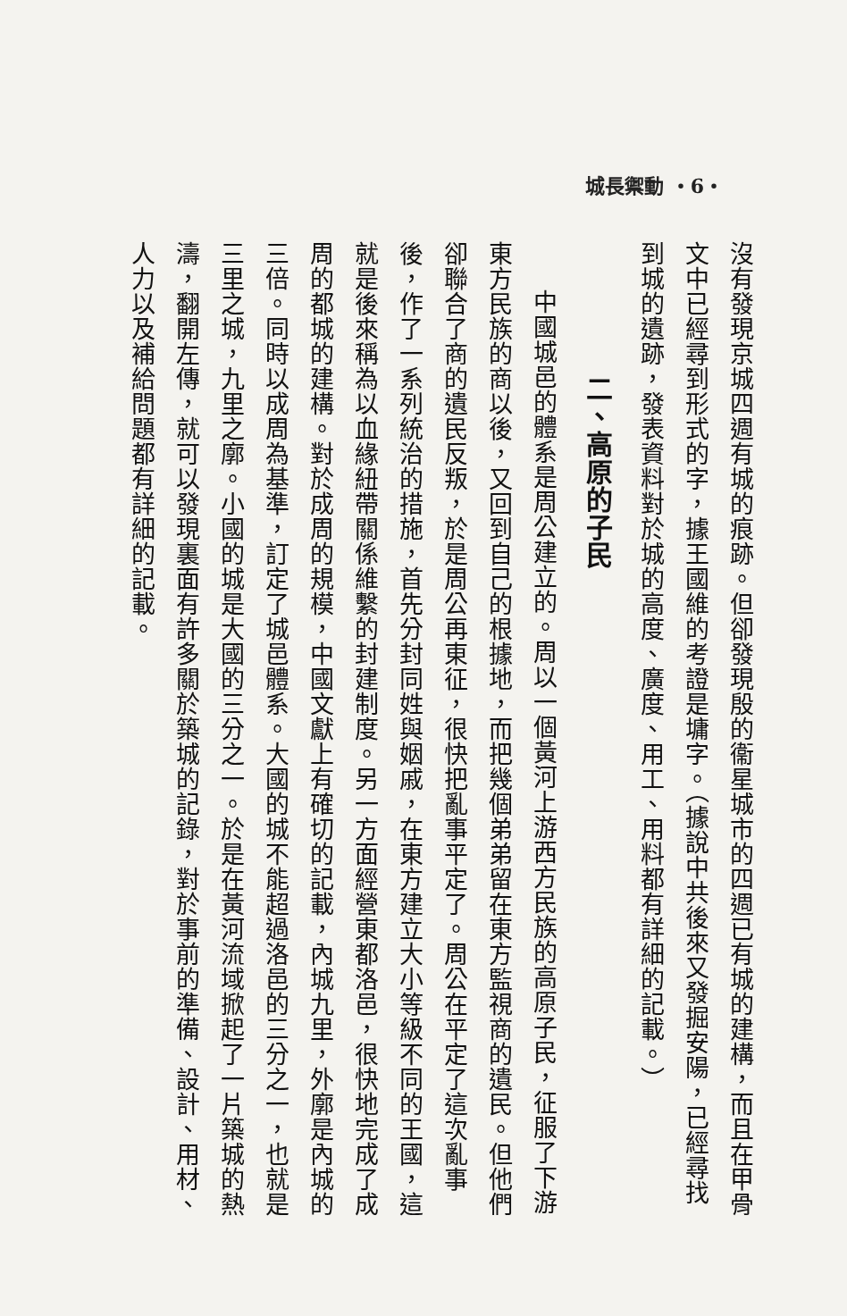城長禦動 ・6・
沒有發現京城四週有城的痕跡。但卻發現殷的衞星城市的四週已有城的建構，而且在甲骨文中已經尋到形式的字，據王國維的考證是墉字。（據說中共後來又發掘安陽，已經尋找到城的遺跡，發表資料對於城的高度、廣度、用工、用料都有詳細的記載。）
二、高原的子民
中國城邑的體系是周公建立的。周以一個黃河上游西方民族的高原子民，征服了下游東方民族的商以後，又回到自己的根據地，而把幾個弟弟留在東方監視商的遺民。但他們卻聯合了商的遺民反叛，於是周公再東征，很快把亂事平定了。周公在平定了這次亂事後，作了一系列統治的措施，首先分封同姓與姻戚，在東方建立大小等級不同的王國，這就是後來稱為以血緣紐帶關係維繫的封建制度。另一方面經營東都洛邑，很快地完成了成周的都城的建構。對於成周的規模，中國文獻上有確切的記載，內城九里，外廓是內城的三倍。同時以成周為基準，訂定了城邑體系。大國的城不能超過洛邑的三分之一，也就是三里之城，九里之廓。小國的城是大國的三分之一。於是在黃河流域掀起了一片築城的熱濤，翻開左傳，就可以發現裏面有許多關於築城的記錄，對於事前的準備、設計、用材、人力以及補給問題都有詳細的記載。